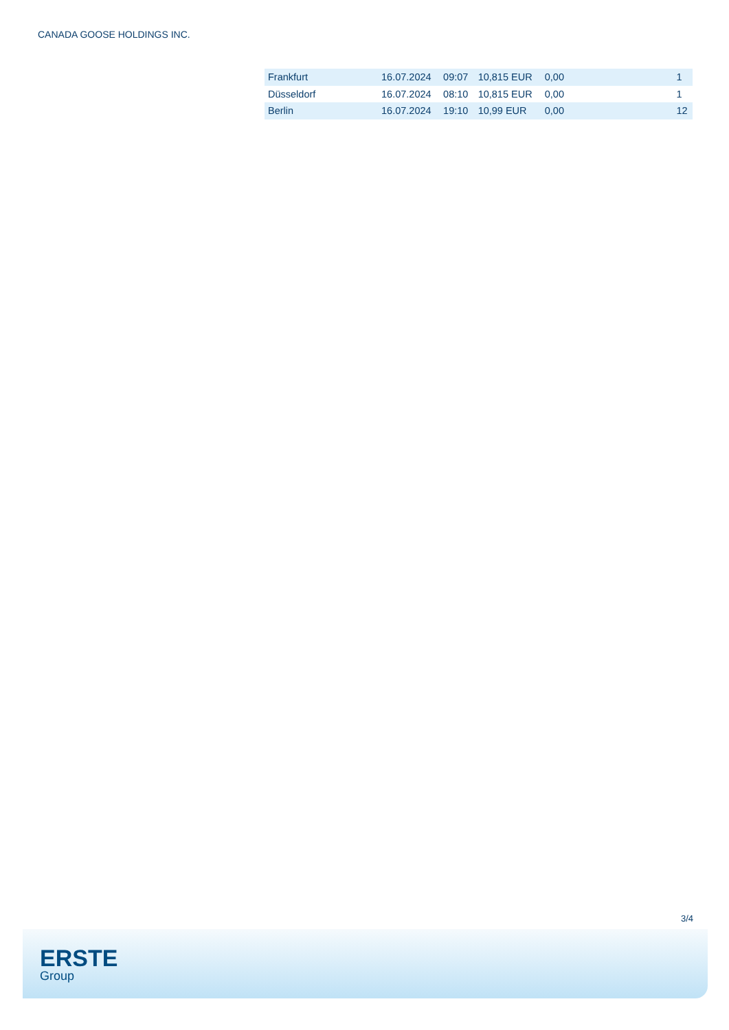CANADA GOOSE HOLDINGS INC.
| Frankfurt | 16.07.2024 | 09:07 | 10,815 EUR | 0,00 | | 1 |
| Düsseldorf | 16.07.2024 | 08:10 | 10,815 EUR | 0,00 | | 1 |
| Berlin | 16.07.2024 | 19:10 | 10,99 EUR | 0,00 | | 12 |
3/4
ERSTE
Group